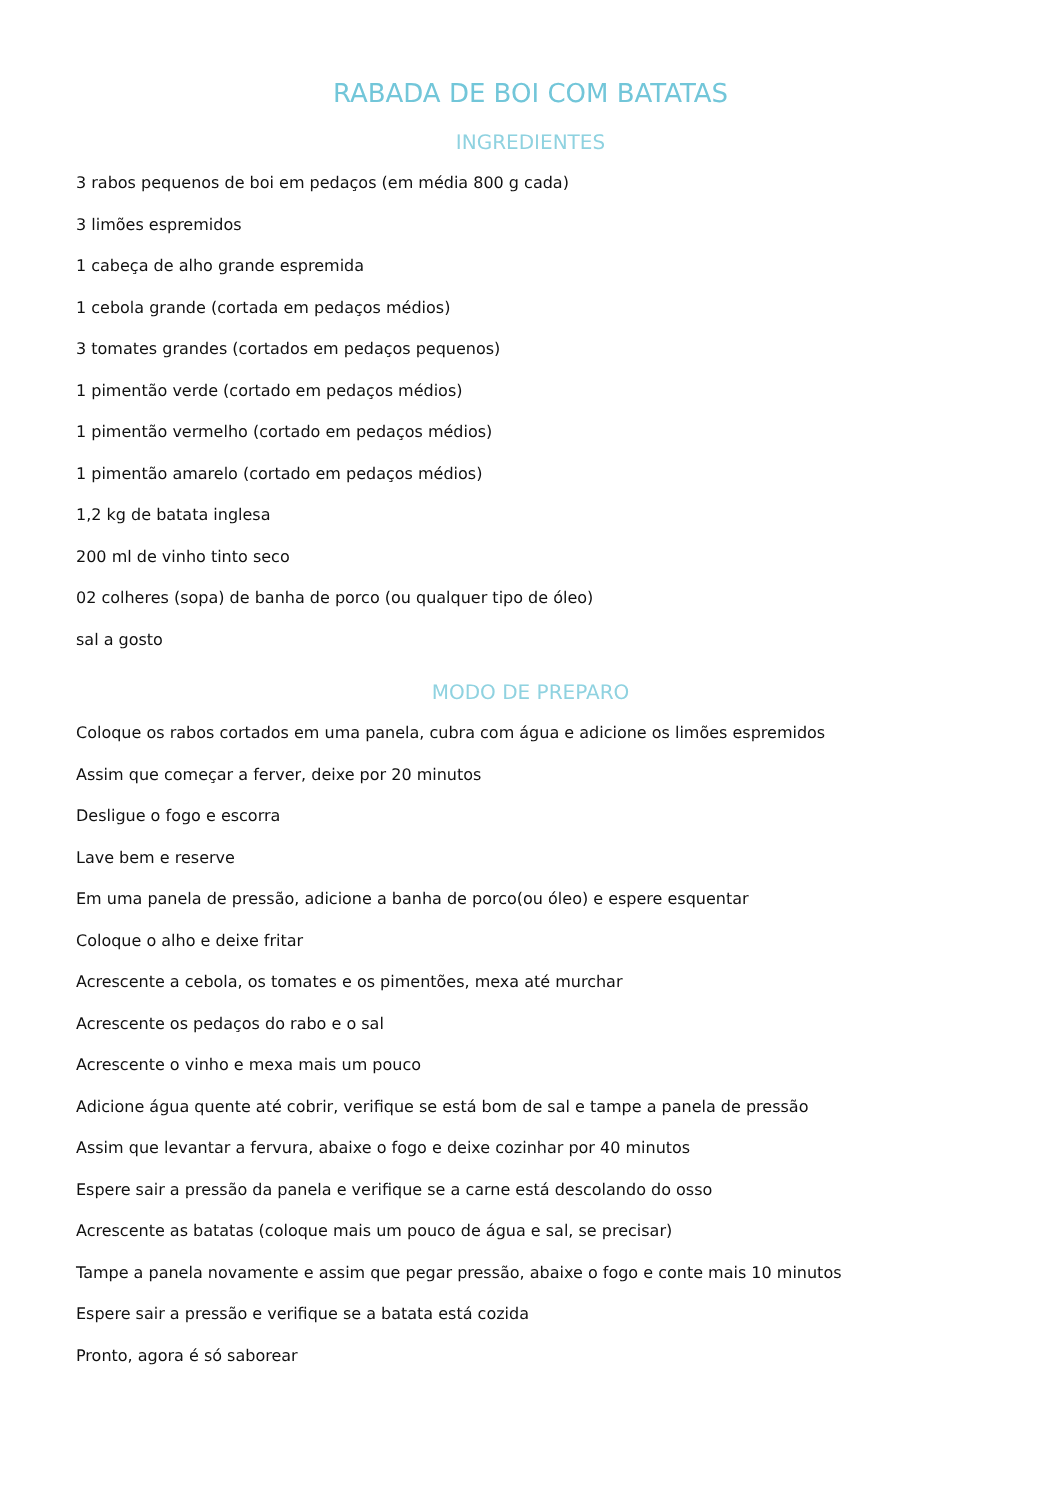RABADA DE BOI COM BATATAS
INGREDIENTES
3 rabos pequenos de boi em pedaços (em média 800 g cada)
3 limões espremidos
1 cabeça de alho grande espremida
1 cebola grande (cortada em pedaços médios)
3 tomates grandes (cortados em pedaços pequenos)
1 pimentão verde (cortado em pedaços médios)
1 pimentão vermelho (cortado em pedaços médios)
1 pimentão amarelo (cortado em pedaços médios)
1,2 kg de batata inglesa
200 ml de vinho tinto seco
02 colheres (sopa) de banha de porco (ou qualquer tipo de óleo)
sal a gosto
MODO DE PREPARO
Coloque os rabos cortados em uma panela, cubra com água e adicione os limões espremidos
Assim que começar a ferver, deixe por 20 minutos
Desligue o fogo e escorra
Lave bem e reserve
Em uma panela de pressão, adicione a banha de porco(ou óleo) e espere esquentar
Coloque o alho e deixe fritar
Acrescente a cebola, os tomates e os pimentões, mexa até murchar
Acrescente os pedaços do rabo e o sal
Acrescente o vinho e mexa mais um pouco
Adicione água quente até cobrir, verifique se está bom de sal e tampe a panela de pressão
Assim que levantar a fervura, abaixe o fogo e deixe cozinhar por 40 minutos
Espere sair a pressão da panela e verifique se a carne está descolando do osso
Acrescente as batatas (coloque mais um pouco de água e sal, se precisar)
Tampe a panela novamente e assim que pegar pressão, abaixe o fogo e conte mais 10 minutos
Espere sair a pressão e verifique se a batata está cozida
Pronto, agora é só saborear